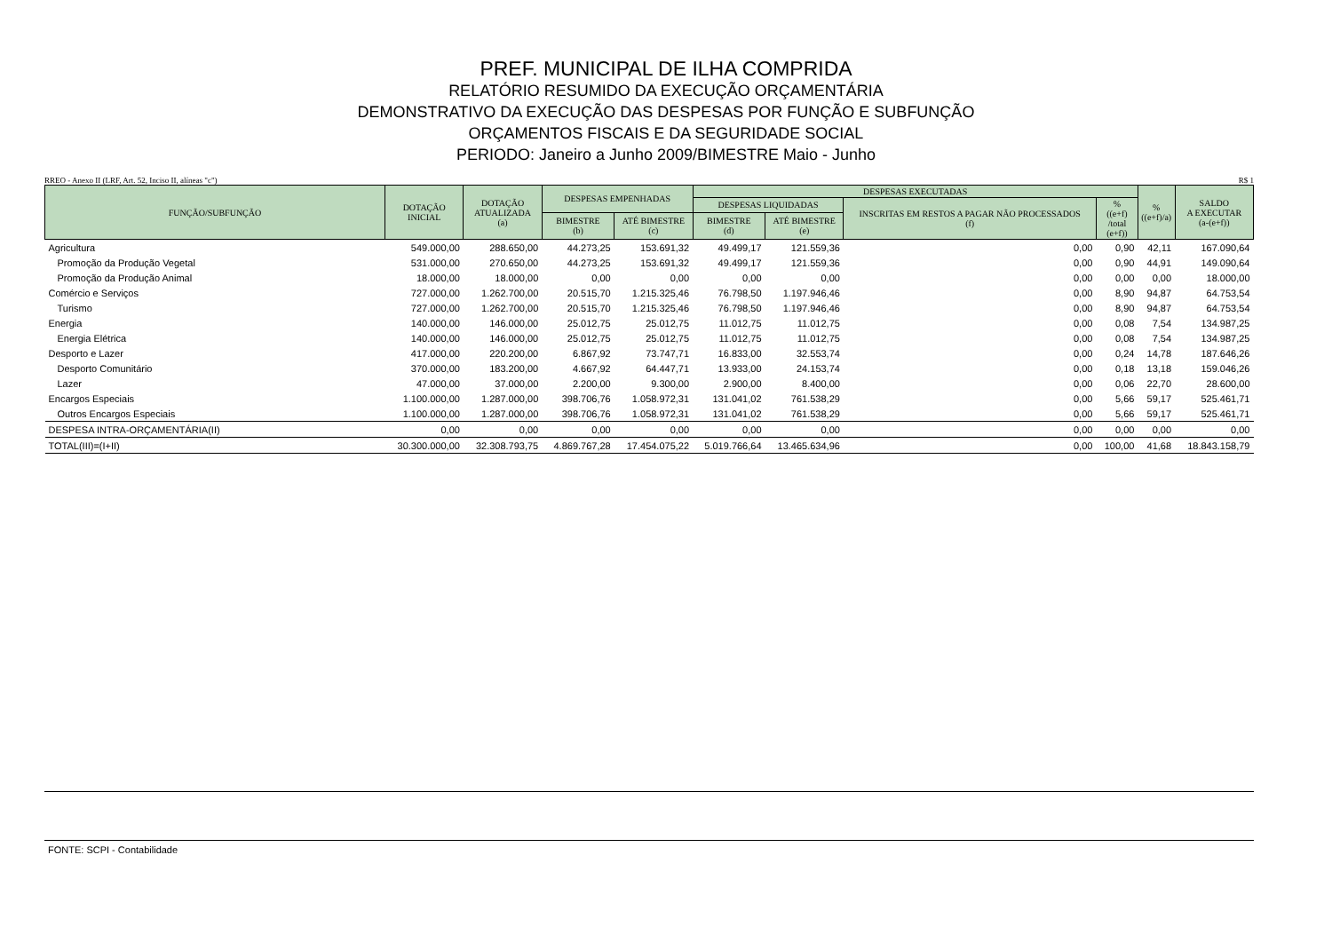PREF. MUNICIPAL DE ILHA COMPRIDA
RELATÓRIO RESUMIDO DA EXECUÇÃO ORÇAMENTÁRIA
DEMONSTRATIVO DA EXECUÇÃO DAS DESPESAS POR FUNÇÃO E SUBFUNÇÃO
ORÇAMENTOS FISCAIS E DA SEGURIDADE SOCIAL
PERIODO: Janeiro a Junho 2009/BIMESTRE Maio - Junho
RREO - Anexo II (LRF, Art. 52, Inciso II, alíneas "c") R$ 1
| FUNÇÃO/SUBFUNÇÃO | DOTAÇÃO INICIAL | DOTAÇÃO ATUALIZADA (a) | DESPESAS EMPENHADAS | | DESPESAS EXECUTADAS | | | | % ((e+f)/a) | SALDO A EXECUTAR (a-(e+f)) |
| --- | --- | --- | --- | --- | --- | --- | --- | --- | --- | --- |
| | | | | | DESPESAS LIQUIDADAS | | INSCRITAS EM RESTOS A PAGAR NÃO PROCESSADOS (f) | % ((e+f) /total (e+f)) | | |
| | | | BIMESTRE (b) | ATÉ BIMESTRE (c) | BIMESTRE (d) | ATÉ BIMESTRE (e) | | | | |
| Agricultura | 549.000,00 | 288.650,00 | 44.273,25 | 153.691,32 | 49.499,17 | 121.559,36 | 0,00 | 0,90 | 42,11 | 167.090,64 |
| Promoção da Produção Vegetal | 531.000,00 | 270.650,00 | 44.273,25 | 153.691,32 | 49.499,17 | 121.559,36 | 0,00 | 0,90 | 44,91 | 149.090,64 |
| Promoção da Produção Animal | 18.000,00 | 18.000,00 | 0,00 | 0,00 | 0,00 | 0,00 | 0,00 | 0,00 | 0,00 | 18.000,00 |
| Comércio e Serviços | 727.000,00 | 1.262.700,00 | 20.515,70 | 1.215.325,46 | 76.798,50 | 1.197.946,46 | 0,00 | 8,90 | 94,87 | 64.753,54 |
| Turismo | 727.000,00 | 1.262.700,00 | 20.515,70 | 1.215.325,46 | 76.798,50 | 1.197.946,46 | 0,00 | 8,90 | 94,87 | 64.753,54 |
| Energia | 140.000,00 | 146.000,00 | 25.012,75 | 25.012,75 | 11.012,75 | 11.012,75 | 0,00 | 0,08 | 7,54 | 134.987,25 |
| Energia Elétrica | 140.000,00 | 146.000,00 | 25.012,75 | 25.012,75 | 11.012,75 | 11.012,75 | 0,00 | 0,08 | 7,54 | 134.987,25 |
| Desporto e Lazer | 417.000,00 | 220.200,00 | 6.867,92 | 73.747,71 | 16.833,00 | 32.553,74 | 0,00 | 0,24 | 14,78 | 187.646,26 |
| Desporto Comunitário | 370.000,00 | 183.200,00 | 4.667,92 | 64.447,71 | 13.933,00 | 24.153,74 | 0,00 | 0,18 | 13,18 | 159.046,26 |
| Lazer | 47.000,00 | 37.000,00 | 2.200,00 | 9.300,00 | 2.900,00 | 8.400,00 | 0,00 | 0,06 | 22,70 | 28.600,00 |
| Encargos Especiais | 1.100.000,00 | 1.287.000,00 | 398.706,76 | 1.058.972,31 | 131.041,02 | 761.538,29 | 0,00 | 5,66 | 59,17 | 525.461,71 |
| Outros Encargos Especiais | 1.100.000,00 | 1.287.000,00 | 398.706,76 | 1.058.972,31 | 131.041,02 | 761.538,29 | 0,00 | 5,66 | 59,17 | 525.461,71 |
| DESPESA INTRA-ORÇAMENTÁRIA(II) | 0,00 | 0,00 | 0,00 | 0,00 | 0,00 | 0,00 | 0,00 | 0,00 | 0,00 | 0,00 |
| TOTAL(III)=(I+II) | 30.300.000,00 | 32.308.793,75 | 4.869.767,28 | 17.454.075,22 | 5.019.766,64 | 13.465.634,96 | 0,00 | 100,00 | 41,68 | 18.843.158,79 |
FONTE: SCPI - Contabilidade